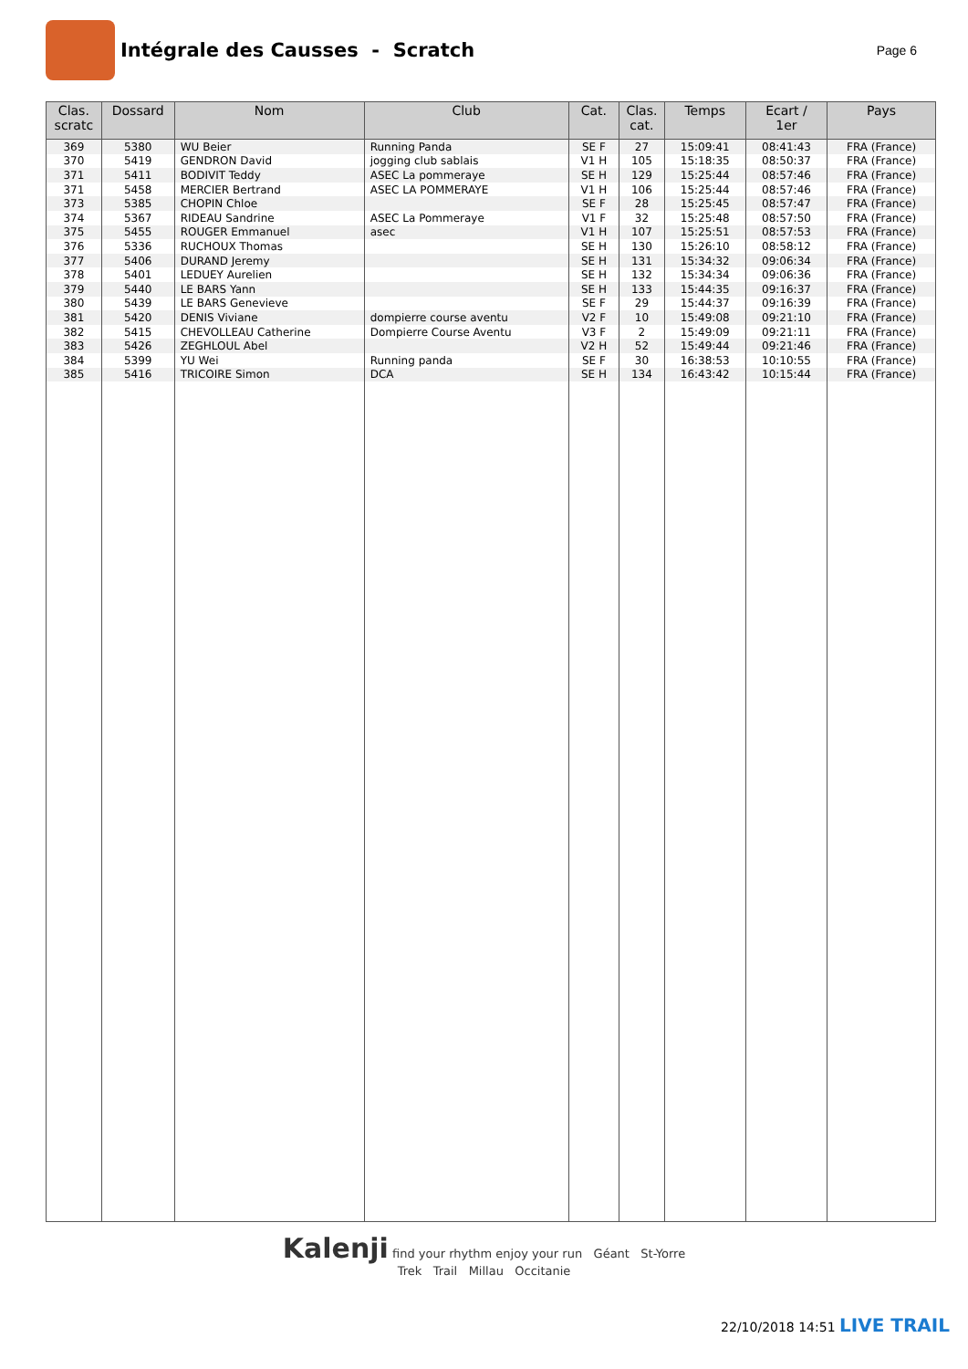Intégrale des Causses - Scratch
Page 6
| Clas. scratc | Dossard | Nom | Club | Cat. | Clas. cat. | Temps | Ecart / 1er | Pays |
| --- | --- | --- | --- | --- | --- | --- | --- | --- |
| 369 | 5380 | WU Beier | Running Panda | SE F | 27 | 15:09:41 | 08:41:43 | FRA (France) |
| 370 | 5419 | GENDRON David | jogging club sablais | V1 H | 105 | 15:18:35 | 08:50:37 | FRA (France) |
| 371 | 5411 | BODIVIT Teddy | ASEC La pommeraye | SE H | 129 | 15:25:44 | 08:57:46 | FRA (France) |
| 371 | 5458 | MERCIER Bertrand | ASEC LA POMMERAYE | V1 H | 106 | 15:25:44 | 08:57:46 | FRA (France) |
| 373 | 5385 | CHOPIN Chloe | | SE F | 28 | 15:25:45 | 08:57:47 | FRA (France) |
| 374 | 5367 | RIDEAU Sandrine | ASEC La Pommeraye | V1 F | 32 | 15:25:48 | 08:57:50 | FRA (France) |
| 375 | 5455 | ROUGER Emmanuel | asec | V1 H | 107 | 15:25:51 | 08:57:53 | FRA (France) |
| 376 | 5336 | RUCHOUX Thomas | | SE H | 130 | 15:26:10 | 08:58:12 | FRA (France) |
| 377 | 5406 | DURAND Jeremy | | SE H | 131 | 15:34:32 | 09:06:34 | FRA (France) |
| 378 | 5401 | LEDUEY Aurelien | | SE H | 132 | 15:34:34 | 09:06:36 | FRA (France) |
| 379 | 5440 | LE BARS Yann | | SE H | 133 | 15:44:35 | 09:16:37 | FRA (France) |
| 380 | 5439 | LE BARS Genevieve | | SE F | 29 | 15:44:37 | 09:16:39 | FRA (France) |
| 381 | 5420 | DENIS Viviane | dompierre course aventu | V2 F | 10 | 15:49:08 | 09:21:10 | FRA (France) |
| 382 | 5415 | CHEVOLLEAU Catherine | Dompierre Course Aventu | V3 F | 2 | 15:49:09 | 09:21:11 | FRA (France) |
| 383 | 5426 | ZEGHLOUL Abel | | V2 H | 52 | 15:49:44 | 09:21:46 | FRA (France) |
| 384 | 5399 | YU Wei | Running panda | SE F | 30 | 16:38:53 | 10:10:55 | FRA (France) |
| 385 | 5416 | TRICOIRE Simon | DCA | SE H | 134 | 16:43:42 | 10:15:44 | FRA (France) |
Kalenji find your rhythm enjoy your run Géant St-Yorre
Trek Trail Millau Occitanie
22/10/2018 14:51 LIVE TRAIL